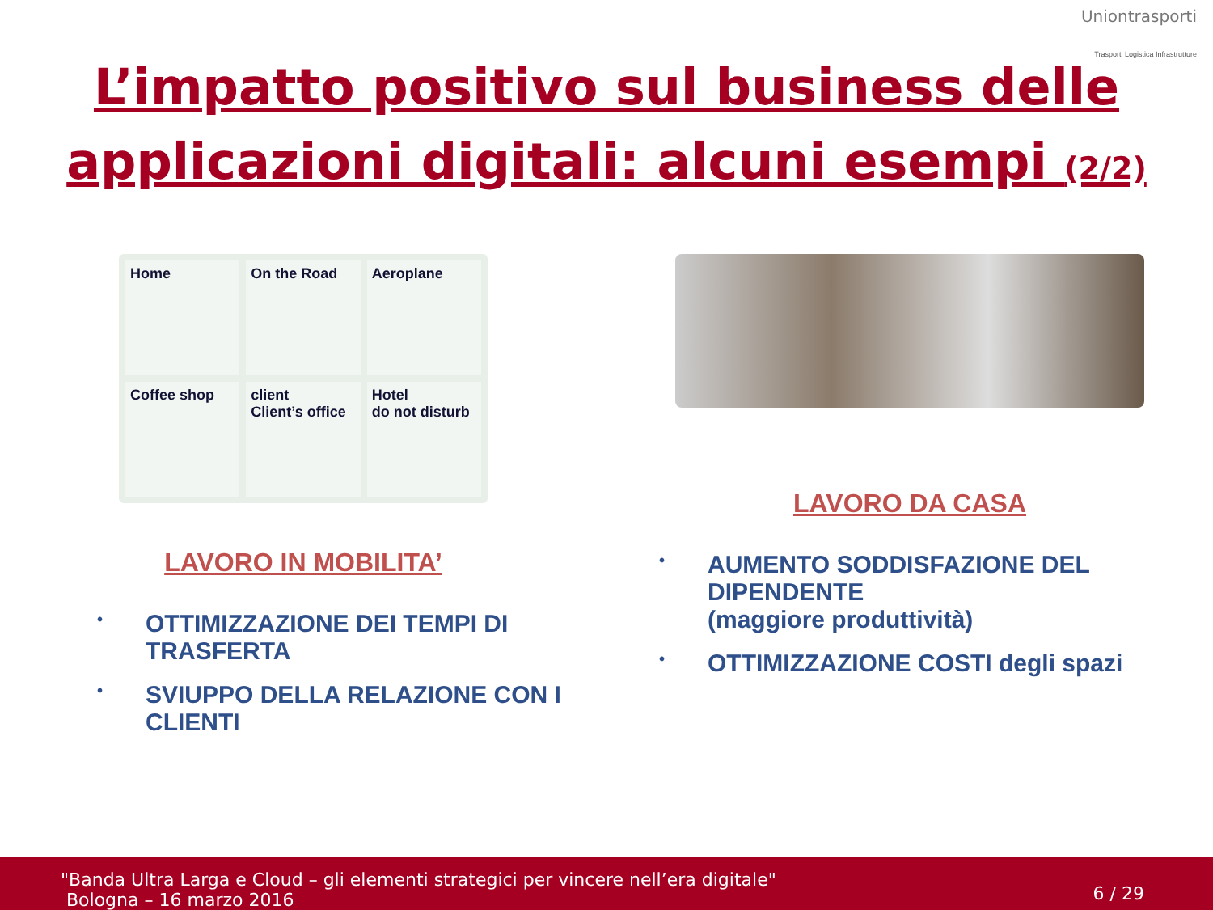Uniontrasporti
Trasporti Logistica Infrastrutture
L’impatto positivo sul business delle
applicazioni digitali: alcuni esempi (2/2)
Home
On the Road
Aeroplane
Coffee shop
client
Client’s office
Hotel
do not disturb
LAVORO IN MOBILITA’
• OTTIMIZZAZIONE DEI TEMPI DI TRASFERTA
• SVIUPPO DELLA RELAZIONE CON I CLIENTI
LAVORO DA CASA
• AUMENTO SODDISFAZIONE DEL DIPENDENTE
(maggiore produttività)
• OTTIMIZZAZIONE COSTI degli spazi
"Banda Ultra Larga e Cloud – gli elementi strategici per vincere nell’era digitale"
Bologna – 16 marzo 2016
6 / 29